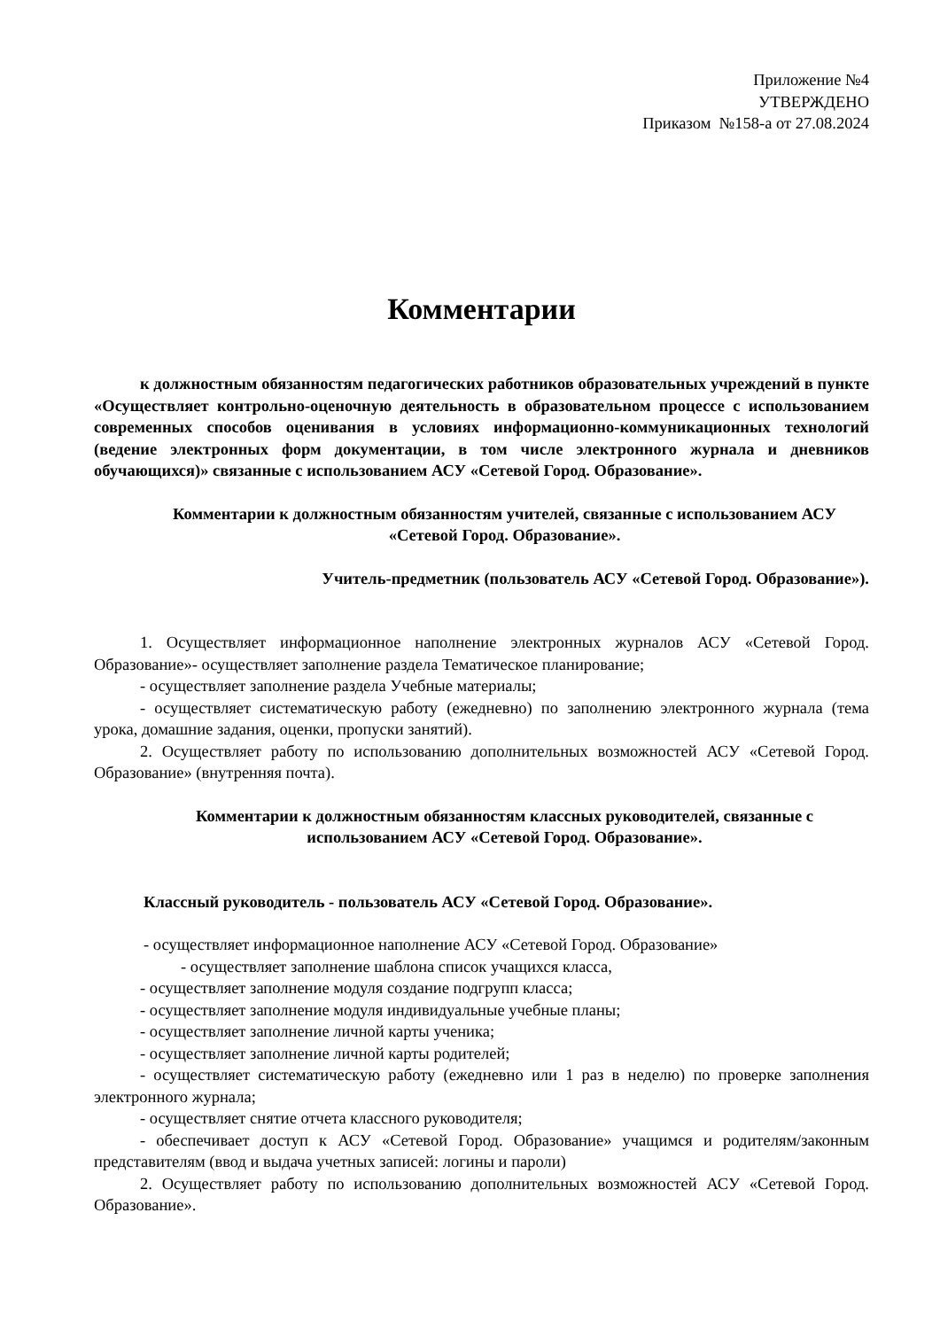Приложение №4
УТВЕРЖДЕНО
Приказом №158-а от 27.08.2024
Комментарии
к должностным обязанностям педагогических работников образовательных учреждений в пункте «Осуществляет контрольно-оценочную деятельность в образовательном процессе с использованием современных способов оценивания в условиях информационно-коммуникационных технологий (ведение электронных форм документации, в том числе электронного журнала и дневников обучающихся)» связанные с использованием АСУ «Сетевой Город. Образование».
Комментарии к должностным обязанностям учителей, связанные с использованием АСУ «Сетевой Город. Образование».
Учитель-предметник (пользователь АСУ «Сетевой Город. Образование»).
1. Осуществляет информационное наполнение электронных журналов АСУ «Сетевой Город. Образование»- осуществляет заполнение раздела Тематическое планирование;
- осуществляет заполнение раздела Учебные материалы;
- осуществляет систематическую работу (ежедневно) по заполнению электронного журнала (тема урока, домашние задания, оценки, пропуски занятий).
2. Осуществляет работу по использованию дополнительных возможностей АСУ «Сетевой Город. Образование» (внутренняя почта).
Комментарии к должностным обязанностям классных руководителей, связанные с использованием АСУ «Сетевой Город. Образование».
Классный руководитель - пользователь АСУ «Сетевой Город. Образование».
- осуществляет информационное наполнение АСУ «Сетевой Город. Образование»
- осуществляет заполнение шаблона список учащихся класса,
- осуществляет заполнение модуля создание подгрупп класса;
- осуществляет заполнение модуля индивидуальные учебные планы;
- осуществляет заполнение личной карты ученика;
- осуществляет заполнение личной карты родителей;
- осуществляет систематическую работу (ежедневно или 1 раз в неделю) по проверке заполнения электронного журнала;
- осуществляет снятие отчета классного руководителя;
- обеспечивает доступ к АСУ «Сетевой Город. Образование» учащимся и родителям/законным представителям (ввод и выдача учетных записей: логины и пароли)
2. Осуществляет работу по использованию дополнительных возможностей АСУ «Сетевой Город. Образование».